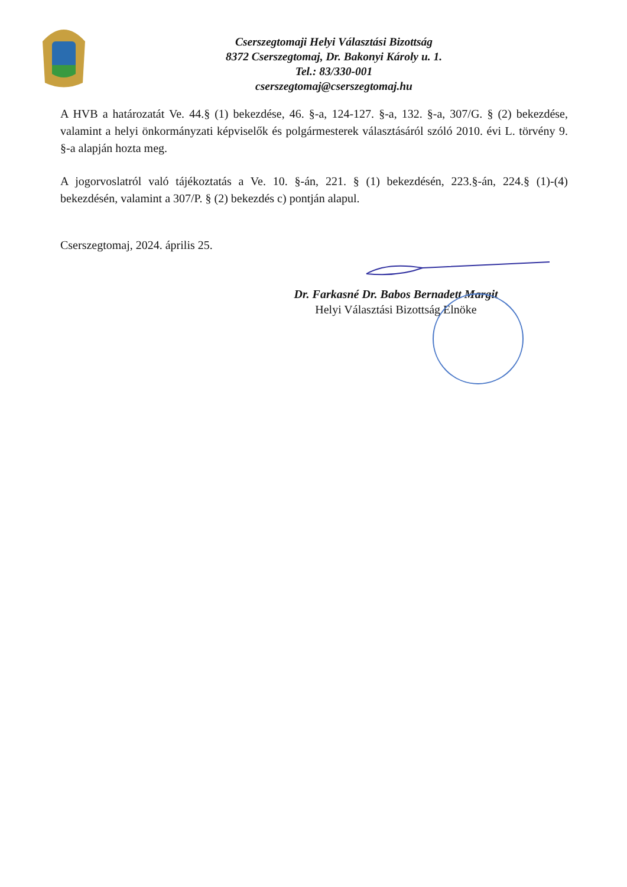Cserszegtomaji Helyi Választási Bizottság
8372 Cserszegtomaj, Dr. Bakonyi Károly u. 1.
Tel.: 83/330-001
cserszegtomaj@cserszegtomaj.hu
A HVB a határozatát Ve. 44.§ (1) bekezdése, 46. §-a, 124-127. §-a, 132. §-a, 307/G. § (2) bekezdése, valamint a helyi önkormányzati képviselők és polgármesterek választásáról szóló 2010. évi L. törvény 9. §-a alapján hozta meg.
A jogorvoslatról való tájékoztatás a Ve. 10. §-án, 221. § (1) bekezdésén, 223.§-án, 224.§ (1)-(4) bekezdésén, valamint a 307/P. § (2) bekezdés c) pontján alapul.
Cserszegtomaj, 2024. április 25.
Dr. Farkasné Dr. Babos Bernadett Margit
Helyi Választási Bizottság Elnöke